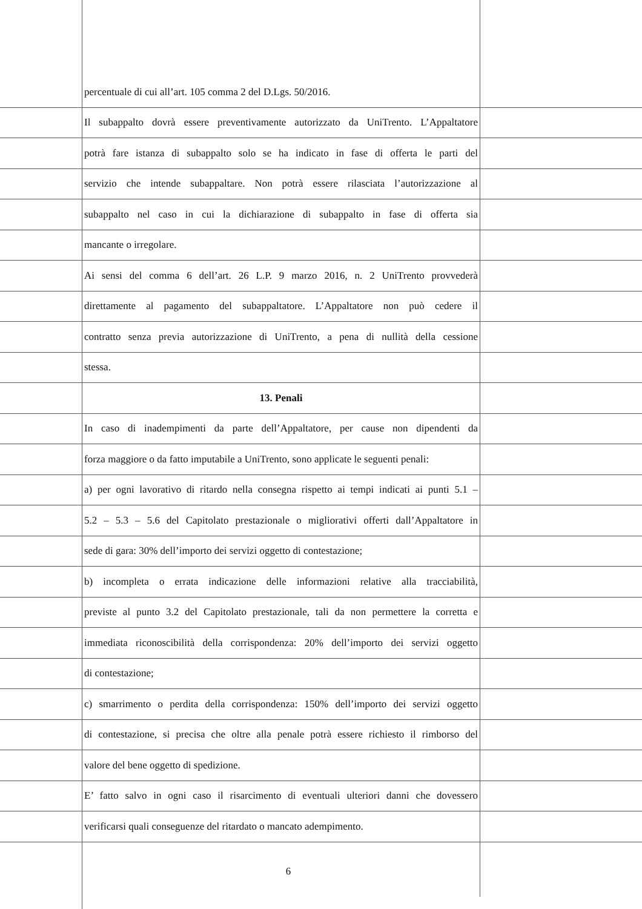percentuale di cui all’art. 105 comma 2 del D.Lgs. 50/2016.
Il subappalto dovrà essere preventivamente autorizzato da UniTrento. L’Appaltatore
potrà fare istanza di subappalto solo se ha indicato in fase di offerta le parti del
servizio che intende subappaltare. Non potrà essere rilasciata l’autorizzazione al
subappalto nel caso in cui la dichiarazione di subappalto in fase di offerta sia
mancante o irregolare.
Ai sensi del comma 6 dell’art. 26 L.P. 9 marzo 2016, n. 2 UniTrento provvederà
direttamente al pagamento del subappaltatore. L’Appaltatore non può cedere il
contratto senza previa autorizzazione di UniTrento, a pena di nullità della cessione
stessa.
13. Penali
In caso di inadempimenti da parte dell’Appaltatore, per cause non dipendenti da
forza maggiore o da fatto imputabile a UniTrento, sono applicate le seguenti penali:
a) per ogni lavorativo di ritardo nella consegna rispetto ai tempi indicati ai punti 5.1 –
5.2 – 5.3 – 5.6 del Capitolato prestazionale o migliorativi offerti dall’Appaltatore in
sede di gara: 30% dell’importo dei servizi oggetto di contestazione;
b) incompleta o errata indicazione delle informazioni relative alla tracciabilità,
previste al punto 3.2 del Capitolato prestazionale, tali da non permettere la corretta e
immediata riconoscibilità della corrispondenza: 20% dell’importo dei servizi oggetto
di contestazione;
c) smarrimento o perdita della corrispondenza: 150% dell’importo dei servizi oggetto
di contestazione, si precisa che oltre alla penale potrà essere richiesto il rimborso del
valore del bene oggetto di spedizione.
E’ fatto salvo in ogni caso il risarcimento di eventuali ulteriori danni che dovessero
verificarsi quali conseguenze del ritardato o mancato adempimento.
6